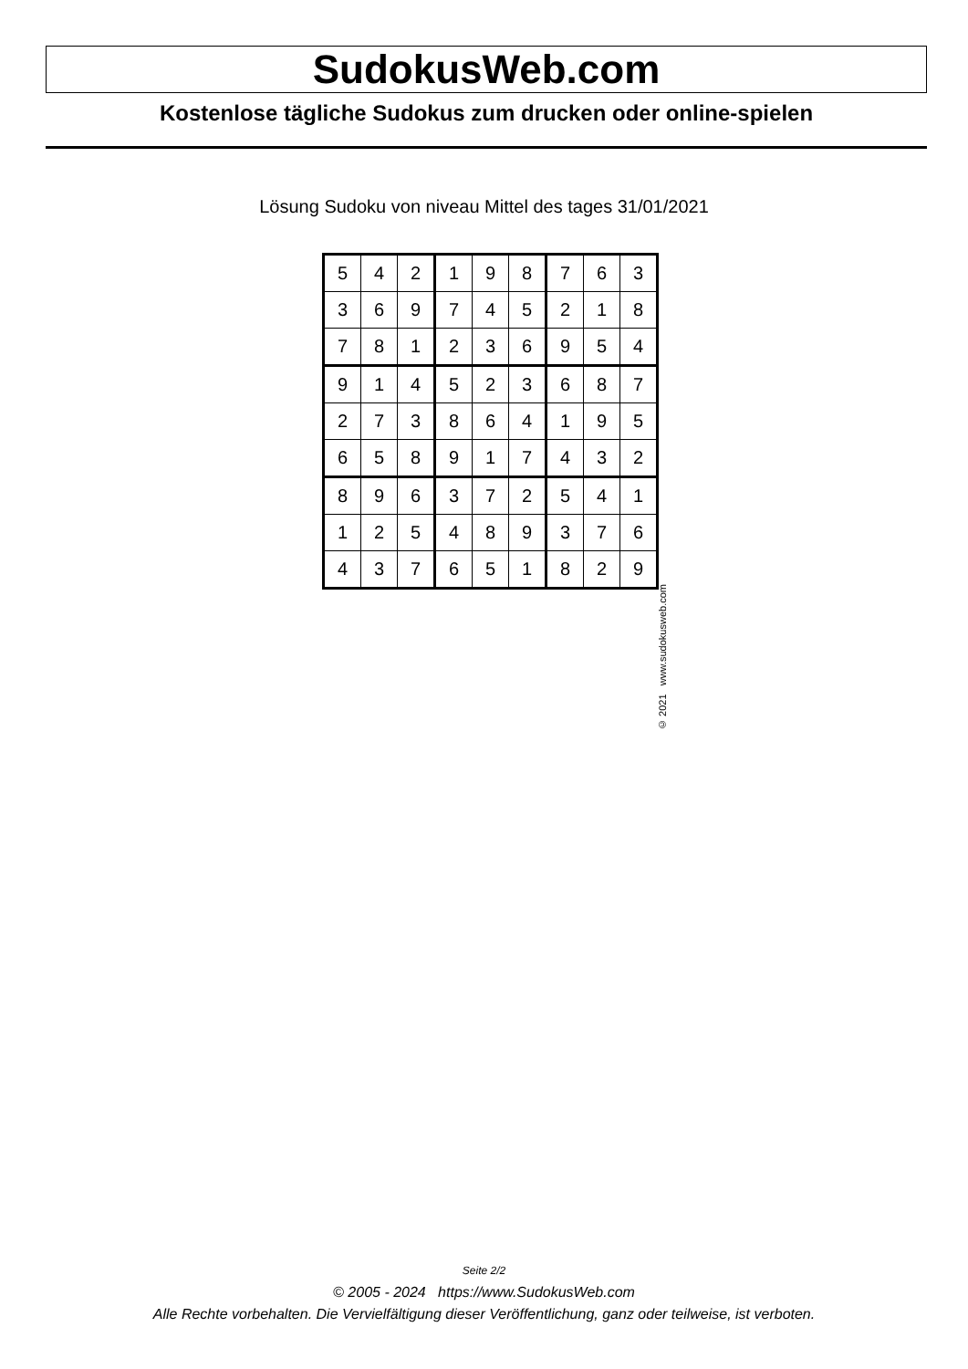SudokusWeb.com
Kostenlose tägliche Sudokus zum drucken oder online-spielen
Lösung Sudoku von niveau Mittel des tages 31/01/2021
| 5 | 4 | 2 | 1 | 9 | 8 | 7 | 6 | 3 |
| 3 | 6 | 9 | 7 | 4 | 5 | 2 | 1 | 8 |
| 7 | 8 | 1 | 2 | 3 | 6 | 9 | 5 | 4 |
| 9 | 1 | 4 | 5 | 2 | 3 | 6 | 8 | 7 |
| 2 | 7 | 3 | 8 | 6 | 4 | 1 | 9 | 5 |
| 6 | 5 | 8 | 9 | 1 | 7 | 4 | 3 | 2 |
| 8 | 9 | 6 | 3 | 7 | 2 | 5 | 4 | 1 |
| 1 | 2 | 5 | 4 | 8 | 9 | 3 | 7 | 6 |
| 4 | 3 | 7 | 6 | 5 | 1 | 8 | 2 | 9 |
© 2021 www.sudokusweb.com
Seite 2/2
© 2005 - 2024 https://www.SudokusWeb.com
Alle Rechte vorbehalten. Die Vervielfältigung dieser Veröffentlichung, ganz oder teilweise, ist verboten.